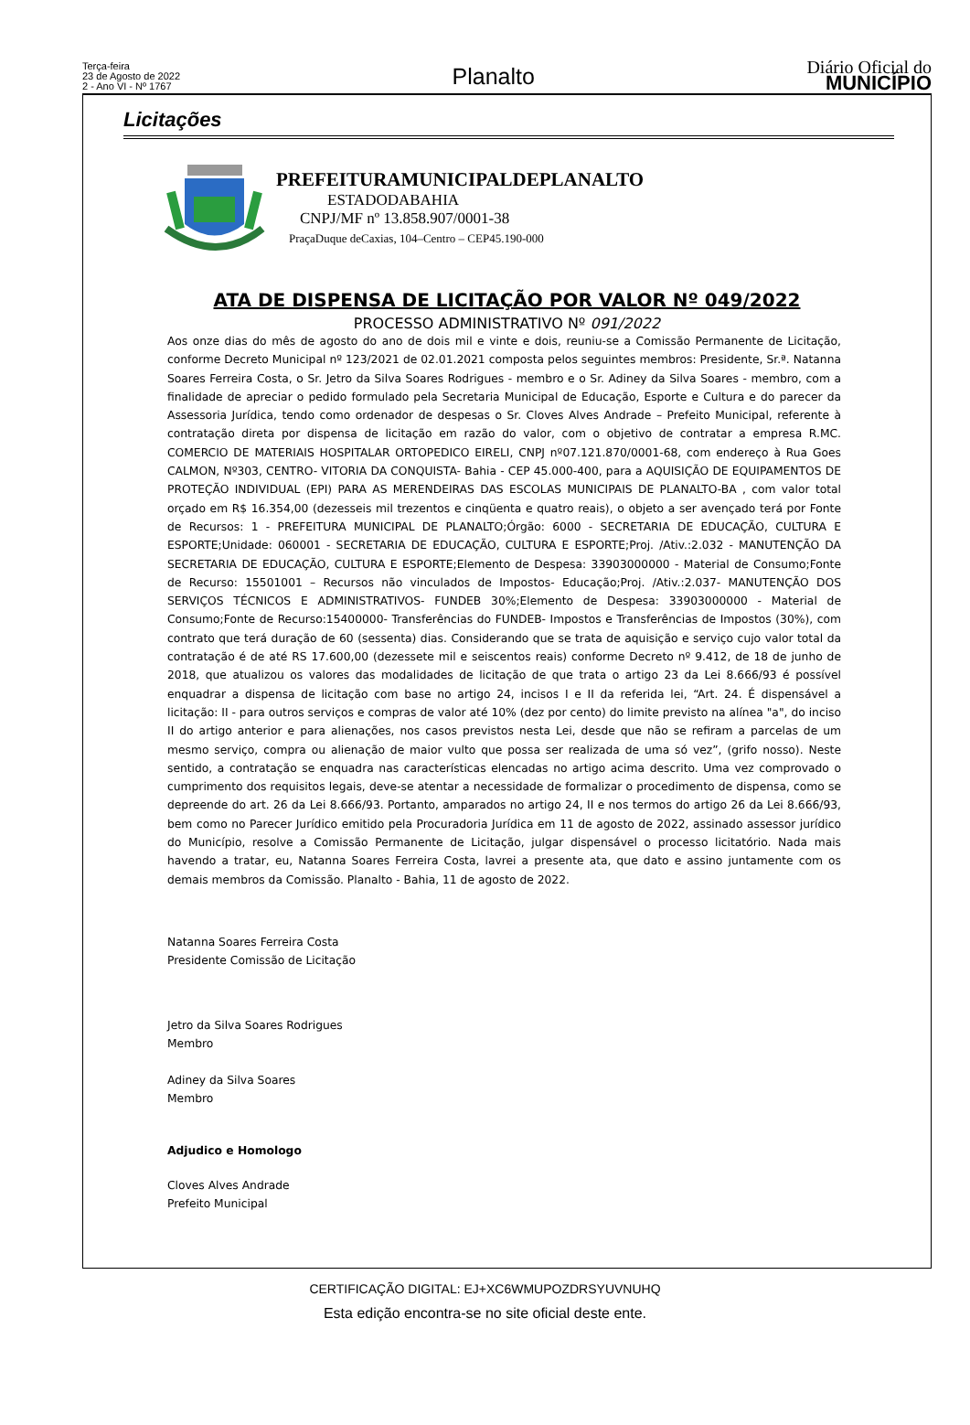Terça-feira
23 de Agosto de 2022
2 - Ano VI - Nº 1767
Planalto
Diário Oficial do
MUNICÍPIO
Licitações
PREFEITURAMUNICIPALDEPLANALTO
ESTADODABAHIA
CNPJ/MF nº 13.858.907/0001-38
PraçaDuque deCaxias, 104–Centro – CEP45.190-000
ATA DE DISPENSA DE LICITAÇÃO POR VALOR Nº 049/2022
PROCESSO ADMINISTRATIVO Nº 091/2022
Aos onze dias do mês de agosto do ano de dois mil e vinte e dois, reuniu-se a Comissão Permanente de Licitação, conforme Decreto Municipal nº 123/2021 de 02.01.2021 composta pelos seguintes membros: Presidente, Sr.ª. Natanna Soares Ferreira Costa, o Sr. Jetro da Silva Soares Rodrigues - membro e o Sr. Adiney da Silva Soares - membro, com a finalidade de apreciar o pedido formulado pela Secretaria Municipal de Educação, Esporte e Cultura e do parecer da Assessoria Jurídica, tendo como ordenador de despesas o Sr. Cloves Alves Andrade – Prefeito Municipal, referente à contratação direta por dispensa de licitação em razão do valor, com o objetivo de contratar a empresa R.MC. COMERCIO DE MATERIAIS HOSPITALAR ORTOPEDICO EIRELI, CNPJ nº07.121.870/0001-68, com endereço à Rua Goes CALMON, Nº303, CENTRO- VITORIA DA CONQUISTA- Bahia - CEP 45.000-400, para a AQUISIÇÃO DE EQUIPAMENTOS DE PROTEÇÃO INDIVIDUAL (EPI) PARA AS MERENDEIRAS DAS ESCOLAS MUNICIPAIS DE PLANALTO-BA , com valor total orçado em R$ 16.354,00 (dezesseis mil trezentos e cinqüenta e quatro reais), o objeto a ser avençado terá por Fonte de Recursos: 1 - PREFEITURA MUNICIPAL DE PLANALTO;Órgão: 6000 - SECRETARIA DE EDUCAÇÃO, CULTURA E ESPORTE;Unidade: 060001 - SECRETARIA DE EDUCAÇÃO, CULTURA E ESPORTE;Proj. /Ativ.:2.032 - MANUTENÇÃO DA SECRETARIA DE EDUCAÇÃO, CULTURA E ESPORTE;Elemento de Despesa: 33903000000 - Material de Consumo;Fonte de Recurso: 15501001 – Recursos não vinculados de Impostos- Educação;Proj. /Ativ.:2.037- MANUTENÇÃO DOS SERVIÇOS TÉCNICOS E ADMINISTRATIVOS- FUNDEB 30%;Elemento de Despesa: 33903000000 - Material de Consumo;Fonte de Recurso:15400000- Transferências do FUNDEB- Impostos e Transferências de Impostos (30%), com contrato que terá duração de 60 (sessenta) dias. Considerando que se trata de aquisição e serviço cujo valor total da contratação é de até RS 17.600,00 (dezessete mil e seiscentos reais) conforme Decreto nº 9.412, de 18 de junho de 2018, que atualizou os valores das modalidades de licitação de que trata o artigo 23 da Lei 8.666/93 é possível enquadrar a dispensa de licitação com base no artigo 24, incisos I e II da referida lei, “Art. 24. É dispensável a licitação: II - para outros serviços e compras de valor até 10% (dez por cento) do limite previsto na alínea "a", do inciso II do artigo anterior e para alienações, nos casos previstos nesta Lei, desde que não se refiram a parcelas de um mesmo serviço, compra ou alienação de maior vulto que possa ser realizada de uma só vez”, (grifo nosso). Neste sentido, a contratação se enquadra nas características elencadas no artigo acima descrito. Uma vez comprovado o cumprimento dos requisitos legais, deve-se atentar a necessidade de formalizar o procedimento de dispensa, como se depreende do art. 26 da Lei 8.666/93. Portanto, amparados no artigo 24, II e nos termos do artigo 26 da Lei 8.666/93, bem como no Parecer Jurídico emitido pela Procuradoria Jurídica em 11 de agosto de 2022, assinado assessor jurídico do Município, resolve a Comissão Permanente de Licitação, julgar dispensável o processo licitatório. Nada mais havendo a tratar, eu, Natanna Soares Ferreira Costa, lavrei a presente ata, que dato e assino juntamente com os demais membros da Comissão. Planalto - Bahia, 11 de agosto de 2022.
Natanna Soares Ferreira Costa
Presidente Comissão de Licitação
Jetro da Silva Soares Rodrigues
Membro
Adiney da Silva Soares
Membro
Adjudico e Homologo
Cloves Alves Andrade
Prefeito Municipal
CERTIFICAÇÃO DIGITAL: EJ+XC6WMUPOZDRSYUVNUHQ
Esta edição encontra-se no site oficial deste ente.